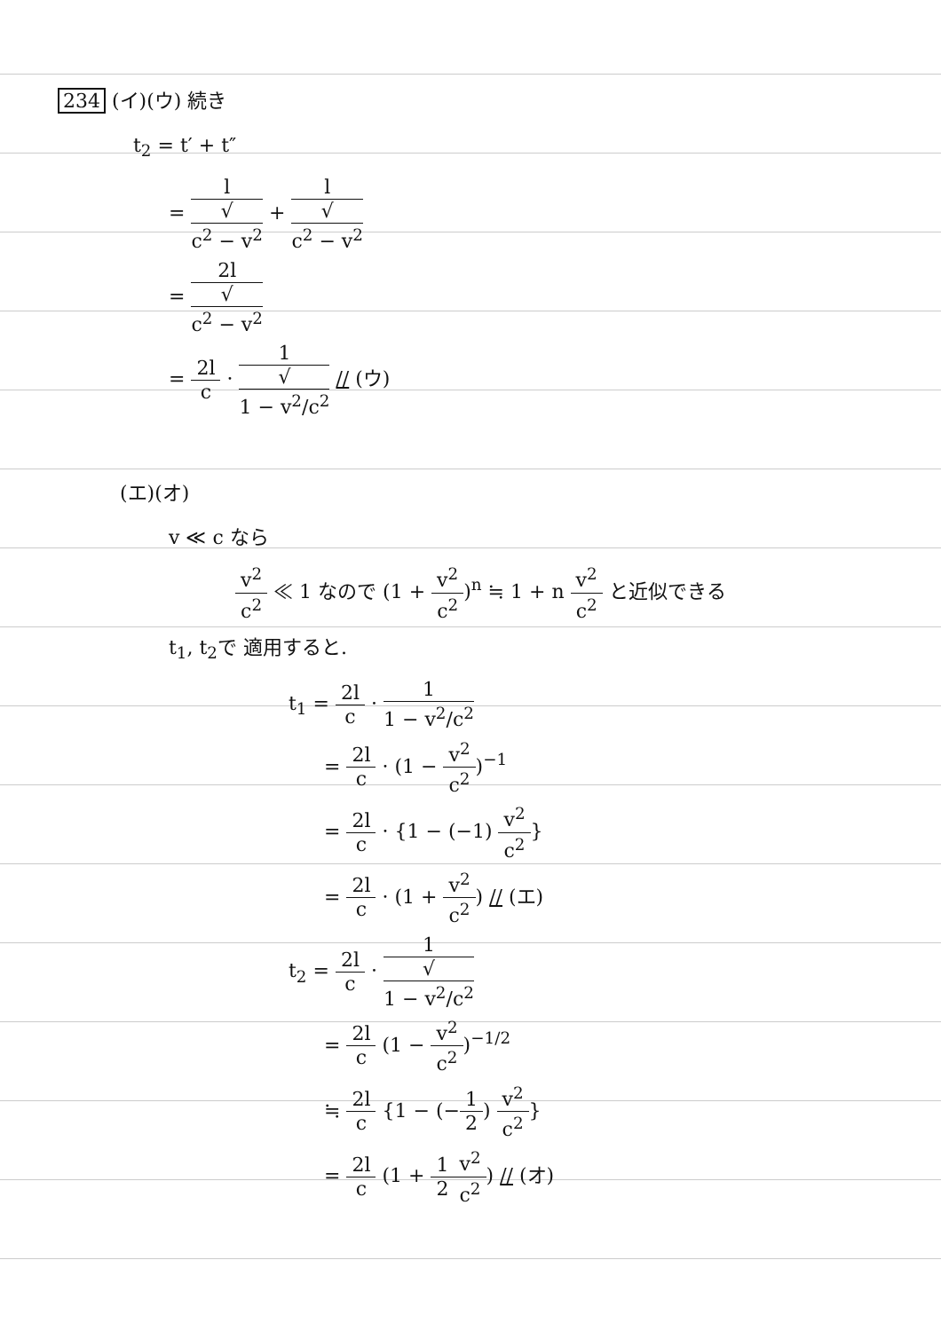234 (イ)(ウ) 続き
t<sub>2</sub> = t′ + t″
= l √
c<sup>2</sup> − v<sup>2</sup> + l √
c<sup>2</sup> − v<sup>2</sup>
= 2l √
c<sup>2</sup> − v<sup>2</sup>
= 2l c · 1 √
1 − v<sup>2</sup>/c<sup>2</sup> // (ウ)
(エ)(オ)
v ≪ c なら
v<sup>2</sup> c<sup>2</sup> ≪ 1 なので (1 + v<sup>2</sup> c<sup>2</sup>)<sup>n</sup> ≒ 1 + n v<sup>2</sup> c<sup>2</sup> と近似できる
t<sub>1</sub>, t<sub>2</sub>で 適用すると.
t<sub>1</sub> = 2l c · 1 1 − v<sup>2</sup>/c<sup>2</sup>
= 2l c · (1 − v<sup>2</sup> c<sup>2</sup>)<sup>−1</sup>
= 2l c · {1 − (−1) v<sup>2</sup> c<sup>2</sup>}
= 2l c · (1 + v<sup>2</sup> c<sup>2</sup>) // (エ)
t<sub>2</sub> = 2l c · 1 √
1 − v<sup>2</sup>/c<sup>2</sup>
= 2l c (1 − v<sup>2</sup> c<sup>2</sup>)<sup>−1/2</sup>
≒ 2l c {1 − (−1 2) v<sup>2</sup> c<sup>2</sup>}
= 2l c (1 + 1 2 v<sup>2</sup> c<sup>2</sup>) // (オ)